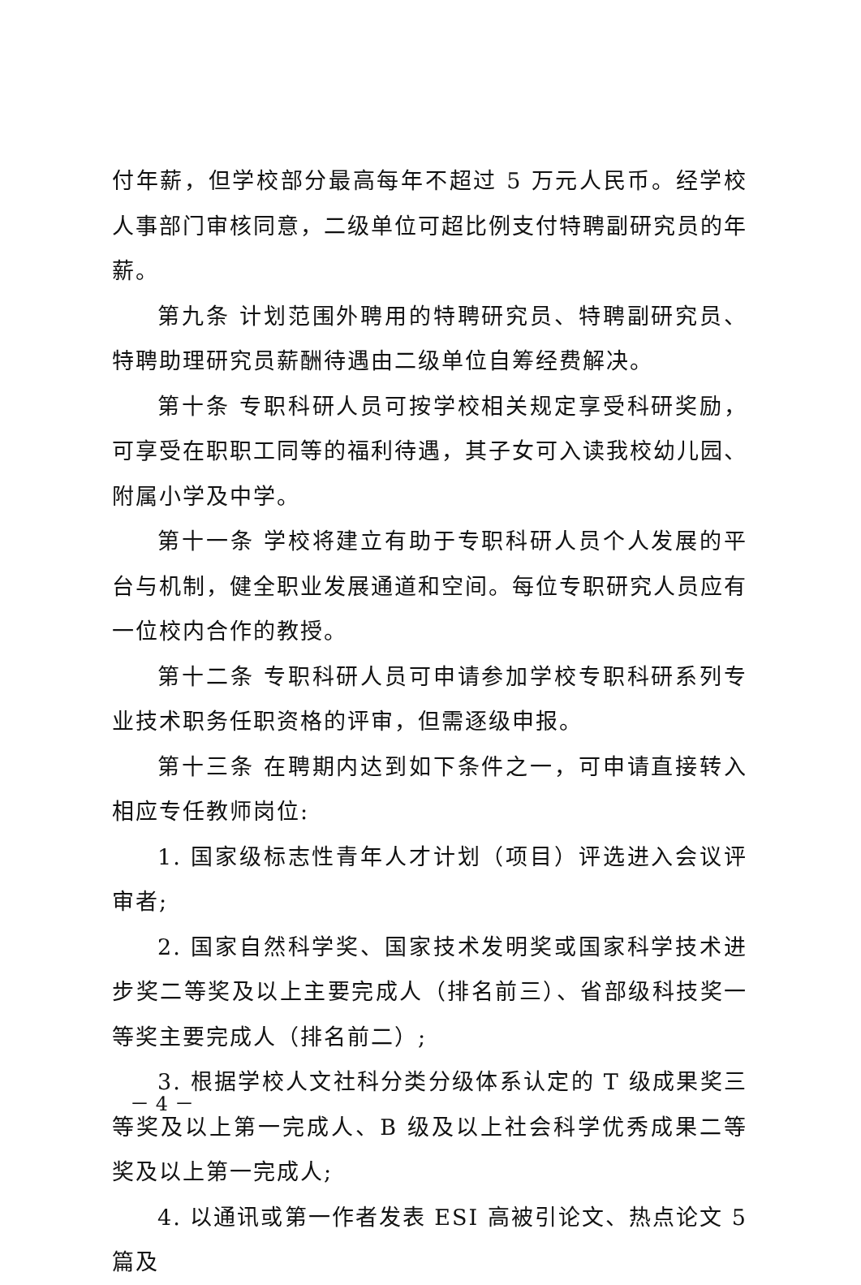付年薪，但学校部分最高每年不超过 5 万元人民币。经学校人事部门审核同意，二级单位可超比例支付特聘副研究员的年薪。
第九条 计划范围外聘用的特聘研究员、特聘副研究员、特聘助理研究员薪酬待遇由二级单位自筹经费解决。
第十条 专职科研人员可按学校相关规定享受科研奖励，可享受在职职工同等的福利待遇，其子女可入读我校幼儿园、附属小学及中学。
第十一条 学校将建立有助于专职科研人员个人发展的平台与机制，健全职业发展通道和空间。每位专职研究人员应有一位校内合作的教授。
第十二条 专职科研人员可申请参加学校专职科研系列专业技术职务任职资格的评审，但需逐级申报。
第十三条 在聘期内达到如下条件之一，可申请直接转入相应专任教师岗位:
1. 国家级标志性青年人才计划（项目）评选进入会议评审者;
2. 国家自然科学奖、国家技术发明奖或国家科学技术进步奖二等奖及以上主要完成人（排名前三）、省部级科技奖一等奖主要完成人（排名前二）;
3. 根据学校人文社科分类分级体系认定的 T 级成果奖三等奖及以上第一完成人、B 级及以上社会科学优秀成果二等奖及以上第一完成人;
4. 以通讯或第一作者发表 ESI 高被引论文、热点论文 5 篇及
－ 4 －